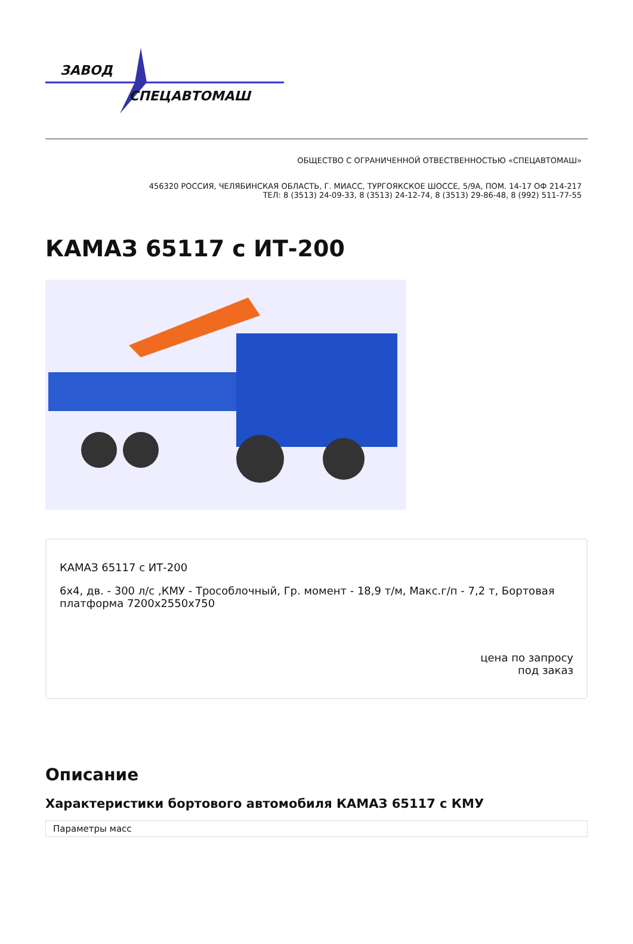ЗАВОД
СПЕЦАВТОМАШ
ОБЩЕСТВО С ОГРАНИЧЕННОЙ ОТВЕСТВЕННОСТЬЮ «СПЕЦАВТОМАШ»
456320 РОССИЯ, ЧЕЛЯБИНСКАЯ ОБЛАСТЬ, Г. МИАСС, ТУРГОЯКСКОЕ ШОССЕ, 5/9А, ПОМ. 14-17 ОФ 214-217
ТЕЛ: 8 (3513) 24-09-33, 8 (3513) 24-12-74, 8 (3513) 29-86-48, 8 (992) 511-77-55
КАМАЗ 65117 с ИТ-200
КАМАЗ 65117 с ИТ-200
6x4, дв. - 300 л/с ,КМУ - Трособлочный, Гр. момент - 18,9 т/м, Макс.г/п - 7,2 т, Бортовая платформа 7200x2550x750
цена по запросу
под заказ
Описание
Характеристики бортового автомобиля КАМАЗ 65117 с КМУ
| Параметры масс |